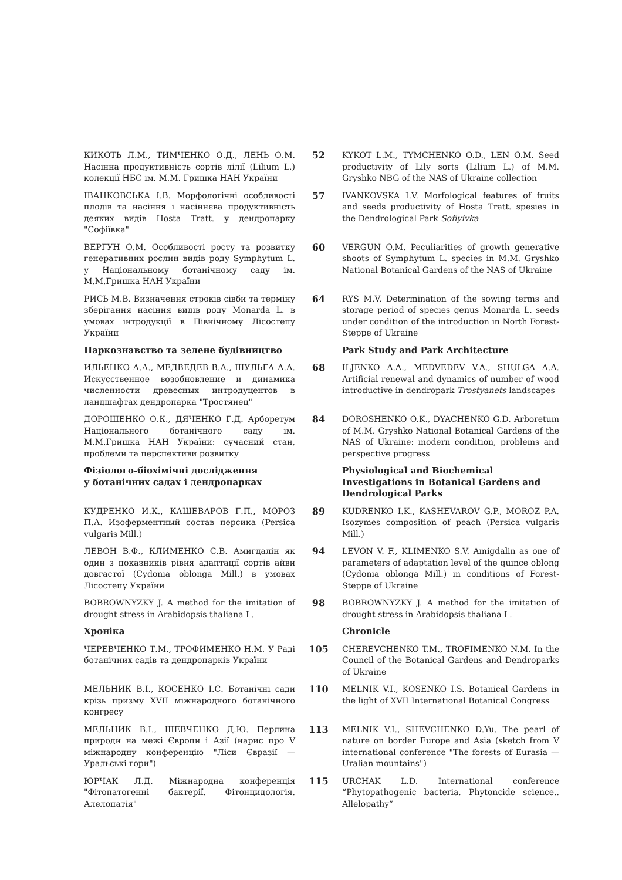КИКОТЬ Л.М., ТИМЧЕНКО О.Д., ЛЕНЬ О.М. Насінна продуктивність сортів лілії (Lilium L.) колекції НБС ім. М.М. Гришка НАН України
52
KYKOT L.M., TYMCHENKO O.D., LEN O.M. Seed productivity of Lily sorts (Lilium L.) of M.M. Gryshko NBG of the NAS of Ukraine collection
ІВАНКОВСЬКА І.В. Морфологічні особливості плодів та насіння і насіннєва продуктивність деяких видів Hosta Tratt. у дендропарку "Софіївка"
57
IVANKOVSKA I.V. Morfological features of fruits and seeds productivity of Hosta Tratt. spesies in the Dendrological Park Sofiyivka
ВЕРГУН О.М. Особливості росту та розвитку генеративних рослин видів роду Symphytum L. у Національному ботанічному саду ім. М.М.Гришка НАН України
60
VERGUN O.M. Peculiarities of growth generative shoots of Symphytum L. species in M.M. Gryshko National Botanical Gardens of the NAS of Ukraine
РИСЬ М.В. Визначення строків сівби та терміну зберігання насіння видів роду Monarda L. в умовах інтродукції в Північному Лісостепу України
64
RYS M.V. Determination of the sowing terms and storage period of species genus Monarda L. seeds under condition of the introduction in North Forest-Steppe of Ukraine
Паркознавство та зелене будівництво
Park Study and Park Architecture
ИЛЬЕНКО А.А., МЕДВЕДЕВ В.А., ШУЛЬГА А.А. Искусственное возобновление и динамика численности древесных интродуцентов в ландшафтах дендропарка "Тростянец"
68
ILJENKO A.A., MEDVEDEV V.A., SHULGA A.A. Artificial renewal and dynamics of number of wood introductive in dendropark Trostyanets landscapes
ДОРОШЕНКО О.К., ДЯЧЕНКО Г.Д. Арборетум Національного ботанічного саду ім. М.М.Гришка НАН України: сучасний стан, проблеми та перспективи розвитку
84
DOROSHENKO O.K., DYACHENKO G.D. Arboretum of M.M. Gryshko National Botanical Gardens of the NAS of Ukraine: modern condition, problems and perspective progress
Фізіолого-біохімічні дослідження
у ботанічних садах і дендропарках
Physiological and Biochemical Investigations in Botanical Gardens and Dendrological Parks
КУДРЕНКО И.К., КАШЕВАРОВ Г.П., МОРОЗ П.А. Изоферментный состав персика (Persica vulgaris Mill.)
89
KUDRENKO I.K., KASHEVAROV G.P., MOROZ P.A. Isozymes composition of peach (Persica vulgaris Mill.)
ЛЕВОН В.Ф., КЛИМЕНКО С.В. Амигдалін як один з показників рівня адаптації сортів айви довгастої (Cydonia oblonga Mill.) в умовах Лісостепу України
94
LEVON V. F., KLIMENKO S.V. Amigdalin as one of parameters of adaptation level of the quince oblong (Cydonia oblonga Mill.) in conditions of Forest-Steppe of Ukraine
BOBROWNYZKY J. A method for the imitation of drought stress in Arabidopsis thaliana L.
98
BOBROWNYZKY J. A method for the imitation of drought stress in Arabidopsis thaliana L.
Хроніка
Chronicle
ЧЕРЕВЧЕНКО Т.М., ТРОФИМЕНКО Н.М. У Раді ботанічних садів та дендропарків України
105
CHEREVCHENKO T.M., TROFIMENKO N.M. In the Council of the Botanical Gardens and Dendroparks of Ukraine
МЕЛЬНИК В.І., КОСЕНКО І.С. Ботанічні сади крізь призму XVII міжнародного ботанічного конгресу
110
MELNIK V.I., KOSENKO I.S. Botanical Gardens in the light of XVII International Botanical Congress
МЕЛЬНИК В.І., ШЕВЧЕНКО Д.Ю. Перлина природи на межі Європи і Азії (нарис про V міжнародну конференцію "Ліси Євразії — Уральські гори")
113
MELNIK V.I., SHEVCHENKO D.Yu. The pearl of nature on border Europe and Asia (sketch from V international conference "The forests of Eurasia — Uralian mountains")
ЮРЧАК Л.Д. Міжнародна конференція "Фітопатогенні бактерії. Фітонцидологія. Алелопатія"
115
URCHAK L.D. International conference “Phytopathogenic bacteria. Phytoncide science.. Allelopathy”